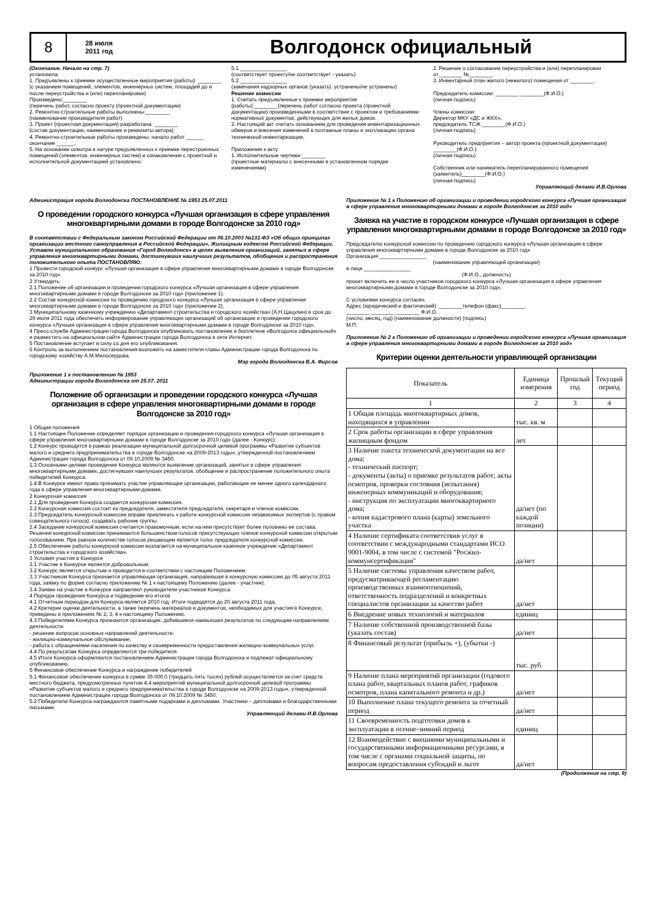8
28 июля
2011 год
Волгодонск официальный
(Окончание. Начало на стр. 7)
установила:
1. Предъявлены к приемке осуществленные мероприятия (работы): ________
(с указанием помещений, элементов, инженерных систем, площадей до и после переустройства и (или) перепланировки)
Произведено:________
(перечень работ, согласно проекту (проектной документации)
2. Ремонтно-строительные работы выполнены:________
(наименование производителя работ)
3. Проект (проектная документация) разработана: ________
(состав документации, наименование и реквизиты автора)
4. Ремонтно-строительные работы произведены: начало работ ______ окончание ______.
5. На основании осмотра в натуре предъявленных к приемке перестроенных помещений (элементов, инженерных систем) и ознакомления с проектной и исполнительной документацией установлено:
5.1 ________________
(соответствует проекту/не соответствует - указать)
5.2 ________________
(замечания надзорных органов (указать): устранены/не устранены)
Решение комиссии
1. Считать предъявленные к приемке мероприятия (работы):________(перечень работ согласно проекта (проектной документации) произведенными в соответствии с проектом и требованиями нормативных документов, действующих для жилых домов.
2. Настоящий акт считать основанием для проведения инвентаризационных обмеров и внесения изменений в поэтажные планы и экспликацию органа технической инвентаризации.
Приложения к акту:
1. Исполнительные чертежи:________
(проектные материалы с внесенными в установленном порядке изменениями)
2. Решение о согласовании переустройства и (или) перепланировки от________ №________.
3. Инвентарный план жилого (нежилого) помещения от ________.
Председатель комиссии: ________ ________(Ф.И.О.)
(личная подпись)
Члены комиссии:
Директор МКУ «ДС и ЖКХ»,
председатель ТСЖ ________(Ф.И.О.)
(личная подпись)
Руководитель предприятия – автор проекта (проектной документации) ________(Ф.И.О.)
(личная подпись)
Собственник или наниматель перепланированного помещения (заявитель)________(Ф.И.О.)
(личная подпись)
Управляющий делами И.В.Орлова
Администрация города Волгодонска ПОСТАНОВЛЕНИЕ № 1953 25.07.2011
О проведении городского конкурса «Лучшая организация в сфере управления многоквартирными домами в городе Волгодонске за 2010 год»
В соответствии с Федеральным законом Российской Федерации от 06.10.2003 №131-ФЗ «Об общих принципах организации местного самоуправления в Российской Федерации», Жилищным кодексом Российской Федерации, Уставом муниципального образования «Город Волгодонск» в целях выявления организаций, занятых в сфере управления многоквартирными домами, достигнувших наилучших результатов, обобщения и распространения положительного опыта ПОСТАНОВЛЯЮ:
1 Провести городской конкурс «Лучшая организация в сфере управления многоквартирными домами в городе Волгодонске за 2010 год».
2 Утвердить:
2.1 Положение об организации и проведении городского конкурса «Лучшая организация в сфере управления многоквартирными домами в городе Волгодонске за 2010 год» (приложение 1).
2.2 Состав конкурсной комиссии по проведению городского конкурса «Лучшая организация в сфере управления многоквартирными домами в городе Волгодонске за 2010 год» (приложение 2).
3 Муниципальному казенному учреждению «Департамент строительства и городского хозяйства» (А.Н.Цацулин) в срок до 29 июля 2011 года обеспечить информирование управляющих организаций об организации и проведении городского конкурса «Лучшая организация в сфере управления многоквартирными домами в городе Волгодонске за 2010 год».
4 Пресс-службе Администрации города Волгодонска опубликовать постановление в бюллетене «Волгодонск официальный» и разместить на официальном сайте Администрации города Волгодонска в сети Интернет.
5 Постановление вступает в силу со дня его опубликования.
6 Контроль за выполнением постановления возложить на заместителя главы Администрации города Волгодонска по городскому хозяйству А.М.Милосердова.
Мэр города Волгодонска В.А. Фирсов
Приложение 1 к постановлению № 1953
Администрации города Волгодонска от 25.07. 2011
Положение об организации и проведении городского конкурса «Лучшая организация в сфере управления многоквартирными домами в городе Волгодонске за 2010 год»
1 Общие положения
1.1 Настоящее Положение определяет порядок организации и проведения городского конкурса «Лучшая организация в сфере управления многоквартирными домами в городе Волгодонске за 2010 год» (далее - Конкурс).
1.2 Конкурс проводится в рамках реализации муниципальной долгосрочной целевой программы «Развитие субъектов малого и среднего предпринимательства в городе Волгодонске на 2009-2013 годы», утвержденной постановлением Администрации города Волгодонска от 09.10.2009 № 3450.
1.3 Основными целями проведения Конкурса являются выявление организаций, занятых в сфере управления многоквартирными домами, достигнувших наилучших результатов, обобщение и распространение положительного опыта победителей Конкурса.
1.4 В Конкурсе имеют право принимать участие управляющие организации, работающие не менее одного календарного года в сфере управления многоквартирными домами.
2 Конкурсная комиссия
2.1 Для проведения Конкурса создается конкурсная комиссия.
2.2 Конкурсная комиссия состоит из председателя, заместителя председателя, секретаря и членов комиссии.
2.3 Председатель конкурсной комиссии вправе привлекать к работе конкурсной комиссии независимых экспертов (с правом совещательного голоса), создавать рабочие группы.
2.4 Заседание конкурсной комиссии считается правомочным, если на нем присутствует более половины ее состава. Решения конкурсной комиссии принимаются большинством голосов присутствующих членов конкурсной комиссии открытым голосованием. При равном количестве голосов решающим является голос председателя конкурсной комиссии.
2.5 Обеспечение работы конкурсной комиссии возлагается на муниципальное казенное учреждение «Департамент строительства и городского хозяйства».
3 Условия участия в Конкурсе
3.1 Участие в Конкурсе является добровольным.
3.2 Конкурс является открытым и проводится в соответствии с настоящим Положением.
3.3 Участником Конкурса признается управляющая организация, направившая в конкурсную комиссию до 05 августа 2011 года, заявку по форме согласно приложению № 1 к настоящему Положению (далее - участник).
3.4 Заявки на участие в Конкурсе направляют руководители участников Конкурса.
4 Порядок проведения Конкурса и подведение его итогов
4.1 Отчетным периодом для Конкурса является 2010 год. Итоги подводятся до 20 августа 2011 года.
4.2 Критерии оценки деятельности, а также перечень материалов и документов, необходимых для участия в Конкурсе, приведены в приложениях № 2, 3, 4 к настоящему Положению.
4.3 Победителями Конкурса признаются организации, добившиеся наивысших результатов по следующим направлениям деятельности:
- решение вопросов основных направлений деятельности;
- жилищно-коммунальное обслуживание;
- работа с обращениями населения по качеству и своевременности предоставления жилищно-коммунальных услуг.
4.4 По результатам Конкурса определяются три победителя.
4.5 Итоги Конкурса оформляются постановлением Администрации города Волгодонска и подлежат официальному опубликованию.
5 Финансовое обеспечение Конкурса и награждение победителей
5.1 Финансовое обеспечение конкурса в сумме 35 000,0 (тридцать пять тысяч) рублей осуществляется за счет средств местного бюджета, предусмотренных пунктом 4.4 мероприятий муниципальной долгосрочной целевой программы «Развитие субъектов малого и среднего предпринимательства в городе Волгодонске на 2009-2013 годы», утвержденной постановлением Администрации города Волгодонска от 09.10.2009 № 3450.
5.2 Победители Конкурса награждаются памятными подарками и дипломами. Участники – дипломами и благодарственными письмами.
Управляющий делами И.В.Орлова
Приложение № 1 к Положению об организации и проведении городского конкурса «Лучшая организация в сфере управления многоквартирными домами в городе Волгодонске за 2010 год»
Заявка на участие в городском конкурсе «Лучшая организация в сфере управления многоквартирными домами в городе Волгодонске за 2010 год»
Председателю конкурсной комиссии по проведению городского конкурса «Лучшая организация в сфере управления многоквартирными домами в городе Волгодонске за 2010 год»
Организация ________________
(наименование управляющей организации)
в лице ________________
(Ф.И.О., должность)
просит включить ее в число участников городского конкурса «Лучшая организация в сфере управления многоквартирными домами в городе Волгодонске за 2010 год».
С условиями конкурса согласен.
Адрес (юридический и фактический): ________телефон (факс)________.
________ ________ ________ Ф.И.О.
(число, месяц, год) (наименование должности) (подпись)
М.П.
Приложение № 2 к Положению об организации и проведении городского конкурса «Лучшая организация в сфере управления многоквартирными домами в городе Волгодонске за 2010 год»
Критерии оценки деятельности управляющей организации
| Показатель | Единица измерения | Прошлый год | Текущий период |
| --- | --- | --- | --- |
| 1 | 2 | 3 | 4 |
| 1 Общая площадь многоквартирных домов, находящихся в управлении | тыс. кв. м | | |
| 2 Срок работы организации в сфере управления жилищным фондом | лет | | |
| 3 Наличие пакета технической документации на все дома: - технический паспорт; - документы (акты) о приемке результатов работ; акты осмотров, проверки состояния (испытания) инженерных коммуникаций и оборудования; - инструкция по эксплуатации многоквартирного дома; - копия кадастрового плана (карты) земельного участка | да/нет (по каждой позиции) | | |
| 4 Наличие сертификата соответствия услуг в соответствии с международными стандартами ИСО 9001-9004, в том числе с системой "Росжил-коммунсертификация" | да/нет | | |
| 5 Наличие системы управления качеством работ, предусматривающей регламентацию производственных взаимоотношений, ответственность подразделений и конкретных специалистов организации за качество работ | да/нет | | |
| 6 Внедрение новых технологий и материалов | единиц | | |
| 7 Наличие собственной производственной базы (указать состав) | да/нет | | |
| 8 Финансовый результат (прибыль +), (убытки -) | тыс. руб. | | |
| 9 Наличие плана мероприятий организации (годового плана работ, квартальных планов работ, графиков осмотров, плана капитального ремонта и др.) | да/нет | | |
| 10 Выполнение плана текущего ремонта за отчетный период | да/нет | | |
| 11 Своевременность подготовки домов к эксплуатации в осенне-зимний период | единиц | | |
| 12 Взаимодействие с внешними муниципальными и государственными информационными ресурсами, в том числе с органами социальной защиты, по вопросам предоставления субсидий и льгот | да/нет | | |
(Продолжение на стр. 9)